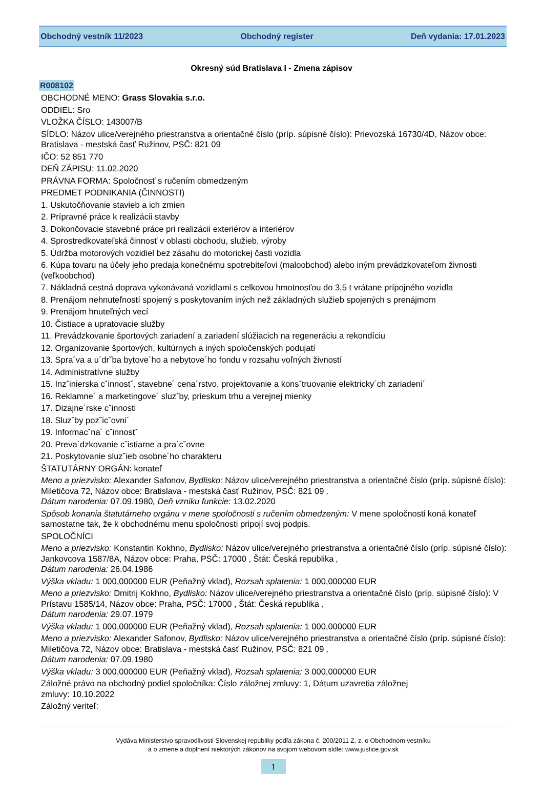Obchodný vestník 11/2023 Obchodný register Deň vydania: 17.01.2023
Okresný súd Bratislava I - Zmena zápisov
R008102
OBCHODNÉ MENO: Grass Slovakia s.r.o.
ODDIEL: Sro
VLOŽKA ČÍSLO: 143007/B
SÍDLO: Názov ulice/verejného priestranstva a orientačné číslo (príp. súpisné číslo): Prievozská 16730/4D, Názov obce: Bratislava - mestská časť Ružinov, PSČ: 821 09
IČO: 52 851 770
DEŇ ZÁPISU: 11.02.2020
PRÁVNA FORMA: Spoločnosť s ručením obmedzeným
PREDMET PODNIKANIA (ČINNOSTI)
1. Uskutočňovanie stavieb a ich zmien
2. Prípravné práce k realizácii stavby
3. Dokončovacie stavebné práce pri realizácii exteriérov a interiérov
4. Sprostredkovateľská činnosť v oblasti obchodu, služieb, výroby
5. Údržba motorových vozidiel bez zásahu do motorickej časti vozidla
6. Kúpa tovaru na účely jeho predaja konečnému spotrebiteľovi (maloobchod) alebo iným prevádzkovateľom živnosti (veľkoobchod)
7. Nákladná cestná doprava vykonávaná vozidlami s celkovou hmotnosťou do 3,5 t vrátane prípojného vozidla
8. Prenájom nehnuteľností spojený s poskytovaním iných než základných služieb spojených s prenájmom
9. Prenájom hnuteľných vecí
10. Čistiace a upratovacie služby
11. Prevádzkovanie športových zariadení a zariadení slúžiacich na regeneráciu a rekondíciu
12. Organizovanie športových, kultúrnych a iných spoločenských podujatí
13. Spra´va a u´drˇba bytove´ho a nebytove´ho fondu v rozsahu voľných živností
14. Administratívne služby
15. Inzˇinierska cˇinnostˇ, stavebne´ cena´rstvo, projektovanie a konsˇtruovanie elektricky´ch zariadeni´
16. Reklamne´ a marketingove´ sluzˇby, prieskum trhu a verejnej mienky
17. Dizajne´rske cˇinnosti
18. Sluzˇby pozˇicˇovni´
19. Informacˇna´ cˇinnostˇ
20. Preva´dzkovanie cˇistiarne a pra´cˇovne
21. Poskytovanie sluzˇieb osobne´ho charakteru
ŠTATUTÁRNY ORGÁN: konateľ
Meno a priezvisko: Alexander Safonov, Bydlisko: Názov ulice/verejného priestranstva a orientačné číslo (príp. súpisné číslo): Miletičova 72, Názov obce: Bratislava - mestská časť Ružinov, PSČ: 821 09 ,
Dátum narodenia: 07.09.1980, Deň vzniku funkcie: 13.02.2020
Spôsob konania štatutárneho orgánu v mene spoločnosti s ručením obmedzeným: V mene spoločnosti koná konateľ samostatne tak, že k obchodnému menu spoločnosti pripojí svoj podpis.
SPOLOČNÍCI
Meno a priezvisko: Konstantin Kokhno, Bydlisko: Názov ulice/verejného priestranstva a orientačné číslo (príp. súpisné číslo): Jankovcova 1587/8A, Názov obce: Praha, PSČ: 17000 , Štát: Česká republika ,
Dátum narodenia: 26.04.1986
Výška vkladu: 1 000,000000 EUR (Peňažný vklad), Rozsah splatenia: 1 000,000000 EUR
Meno a priezvisko: Dmitrij Kokhno, Bydlisko: Názov ulice/verejného priestranstva a orientačné číslo (príp. súpisné číslo): V Prístavu 1585/14, Názov obce: Praha, PSČ: 17000 , Štát: Česká republika ,
Dátum narodenia: 29.07.1979
Výška vkladu: 1 000,000000 EUR (Peňažný vklad), Rozsah splatenia: 1 000,000000 EUR
Meno a priezvisko: Alexander Safonov, Bydlisko: Názov ulice/verejného priestranstva a orientačné číslo (príp. súpisné číslo): Miletičova 72, Názov obce: Bratislava - mestská časť Ružinov, PSČ: 821 09 ,
Dátum narodenia: 07.09.1980
Výška vkladu: 3 000,000000 EUR (Peňažný vklad), Rozsah splatenia: 3 000,000000 EUR
Záložné právo na obchodný podiel spoločníka: Číslo záložnej zmluvy: 1, Dátum uzavretia záložnej
zmluvy: 10.10.2022
Záložný veriteľ:
Vydáva Ministerstvo spravodlivosti Slovenskej republiky podľa zákona č. 200/2011 Z. z. o Obchodnom vestníku
a o zmene a doplnení niektorých zákonov na svojom webovom sídle: www.justice.gov.sk
1